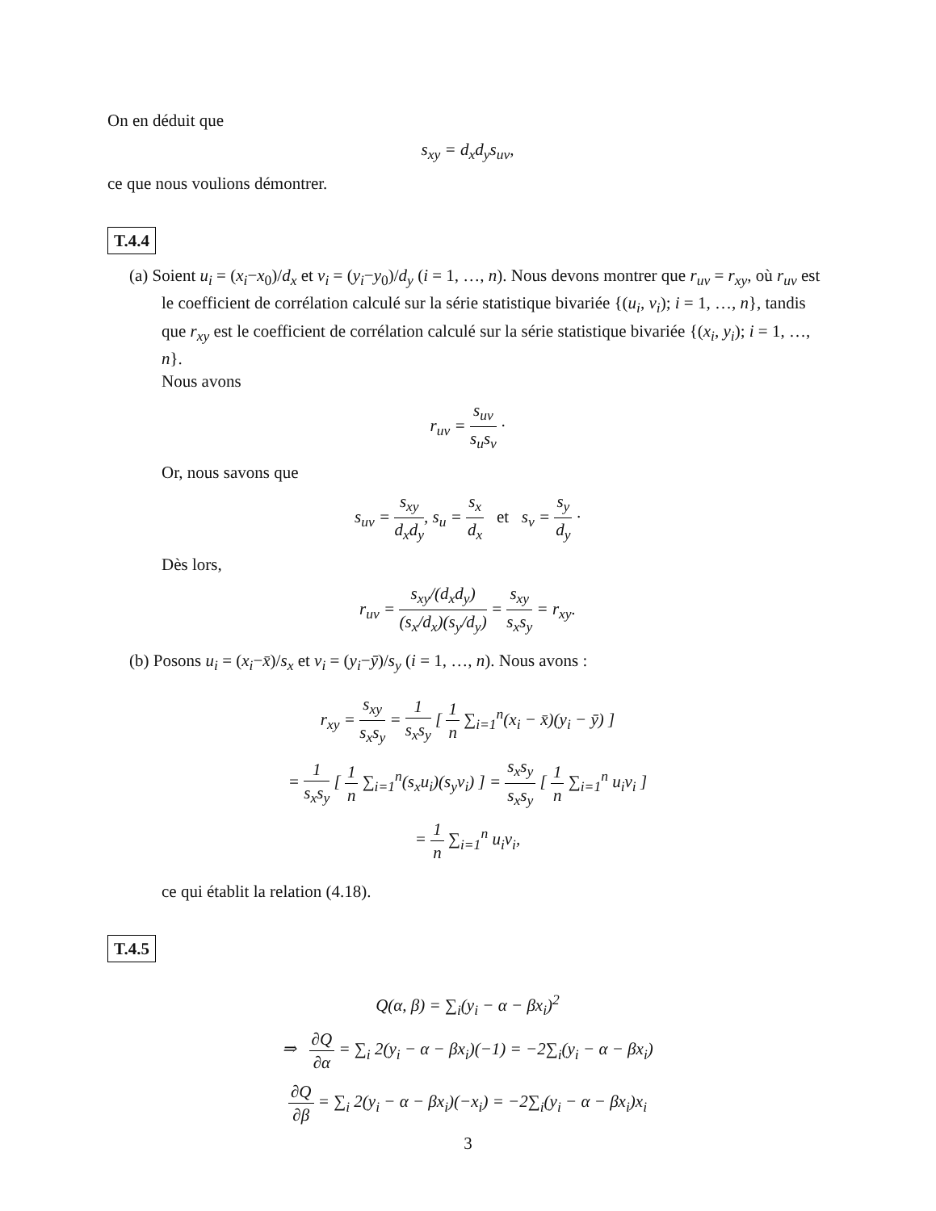On en déduit que
s<sub>xy</sub> = d<sub>x</sub>d<sub>y</sub>s<sub>uv</sub>,
ce que nous voulions démontrer.
T.4.4
(a) Soient u<sub>i</sub> = (x<sub>i</sub>−x<sub>0</sub>)/d<sub>x</sub> et v<sub>i</sub> = (y<sub>i</sub>−y<sub>0</sub>)/d<sub>y</sub> (i = 1, …, n). Nous devons montrer que r<sub>uv</sub> = r<sub>xy</sub>, où r<sub>uv</sub> est le coefficient de corrélation calculé sur la série statistique bivariée {(u<sub>i</sub>, v<sub>i</sub>); i = 1, …, n}, tandis que r<sub>xy</sub> est le coefficient de corrélation calculé sur la série statistique bivariée {(x<sub>i</sub>, y<sub>i</sub>); i = 1, …, n}.
Nous avons
r<sub>uv</sub> = s<sub>uv</sub> s<sub>u</sub>s<sub>v</sub> ·
Or, nous savons que
s<sub>uv</sub> = s<sub>xy</sub> d<sub>x</sub>d<sub>y</sub>, s<sub>u</sub> = s<sub>x</sub> d<sub>x</sub> et s<sub>v</sub> = s<sub>y</sub> d<sub>y</sub> ·
Dès lors,
r<sub>uv</sub> = s<sub>xy</sub>/(d<sub>x</sub>d<sub>y</sub>) (s<sub>x</sub>/d<sub>x</sub>)(s<sub>y</sub>/d<sub>y</sub>) = s<sub>xy</sub> s<sub>x</sub>s<sub>y</sub> = r<sub>xy</sub>.
(b) Posons u<sub>i</sub> = (x<sub>i</sub>−x̄)/s<sub>x</sub> et v<sub>i</sub> = (y<sub>i</sub>−ȳ)/s<sub>y</sub> (i = 1, …, n). Nous avons :
r<sub>xy</sub> = s<sub>xy</sub> s<sub>x</sub>s<sub>y</sub> = 1 s<sub>x</sub>s<sub>y</sub> [ 1 n ∑<sub>i=1</sub><sup>n</sup>(x<sub>i</sub> − x̄)(y<sub>i</sub> − ȳ) ]
= 1 s<sub>x</sub>s<sub>y</sub> [ 1 n ∑<sub>i=1</sub><sup>n</sup>(s<sub>x</sub>u<sub>i</sub>)(s<sub>y</sub>v<sub>i</sub>) ] = s<sub>x</sub>s<sub>y</sub> s<sub>x</sub>s<sub>y</sub> [ 1 n ∑<sub>i=1</sub><sup>n</sup> u<sub>i</sub>v<sub>i</sub> ]
= 1 n ∑<sub>i=1</sub><sup>n</sup> u<sub>i</sub>v<sub>i</sub>,
ce qui établit la relation (4.18).
T.4.5
Q(α, β) = ∑<sub>i</sub>(y<sub>i</sub> − α − βx<sub>i</sub>)<sup>2</sup>
⇒ ∂Q ∂α = ∑<sub>i</sub> 2(y<sub>i</sub> − α − βx<sub>i</sub>)(−1) = −2∑<sub>i</sub>(y<sub>i</sub> − α − βx<sub>i</sub>)
∂Q ∂β = ∑<sub>i</sub> 2(y<sub>i</sub> − α − βx<sub>i</sub>)(−x<sub>i</sub>) = −2∑<sub>i</sub>(y<sub>i</sub> − α − βx<sub>i</sub>)x<sub>i</sub>
3